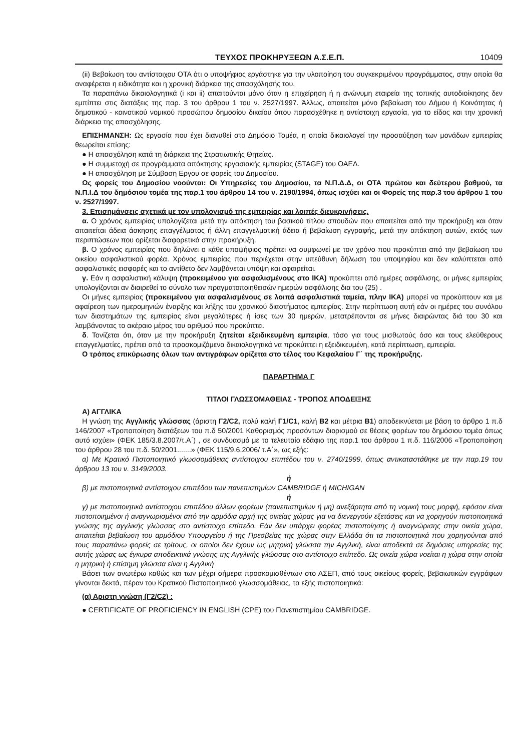ΤΕΥΧΟΣ ΠΡΟΚΗΡΥΞΕΩΝ Α.Σ.Ε.Π. 10409
(ii) Βεβαίωση του αντίστοιχου ΟΤΑ ότι ο υποψήφιος εργάστηκε για την υλοποίηση του συγκεκριμένου προγράμματος, στην οποία θα αναφέρεται η ειδικότητα και η χρονική διάρκεια της απασχόλησής του.
Τα παραπάνω δικαιολογητικά (i και ii) απαιτούνται μόνο όταν η επιχείρηση ή η ανώνυμη εταιρεία της τοπικής αυτοδιοίκησης δεν εμπίπτει στις διατάξεις της παρ. 3 του άρθρου 1 του ν. 2527/1997. Άλλως, απαιτείται μόνο βεβαίωση του Δήμου ή Κοινότητας ή δημοτικού - κοινοτικού νομικού προσώπου δημοσίου δικαίου όπου παρασχέθηκε η αντίστοιχη εργασία, για το είδος και την χρονική διάρκεια της απασχόλησης.
ΕΠΙΣΗΜΑΝΣΗ: Ως εργασία που έχει διανυθεί στο Δημόσιο Τομέα, η οποία δικαιολογεί την προσαύξηση των μονάδων εμπειρίας θεωρείται επίσης:
● Η απασχόληση κατά τη διάρκεια της Στρατιωτικής Θητείας.
● Η συμμετοχή σε προγράμματα απόκτησης εργασιακής εμπειρίας (STAGE) του ΟΑΕΔ.
● Η απασχόληση με Σύμβαση Εργου σε φορείς του Δημοσίου.
Ως φορείς του Δημοσίου νοούνται: Οι Υπηρεσίες του Δημοσίου, τα Ν.Π.Δ.Δ, οι ΟΤΑ πρώτου και δεύτερου βαθμού, τα Ν.Π.Ι.Δ του δημόσιου τομέα της παρ.1 του άρθρου 14 του ν. 2190/1994, όπως ισχύει και οι Φορείς της παρ.3 του άρθρου 1 του ν. 2527/1997.
3. Επισημάνσεις σχετικά με τον υπολογισμό της εμπειρίας και λοιπές διευκρινήσεις.
α. Ο χρόνος εμπειρίας υπολογίζεται μετά την απόκτηση του βασικού τίτλου σπουδών που απαιτείται από την προκήρυξη και όταν απαιτείται άδεια άσκησης επαγγέλματος ή άλλη επαγγελματική άδεια ή βεβαίωση εγγραφής, μετά την απόκτηση αυτών, εκτός των περιπτώσεων που ορίζεται διαφορετικά στην προκήρυξη.
β. Ο χρόνος εμπειρίας που δηλώνει ο κάθε υποψήφιος πρέπει να συμφωνεί με τον χρόνο που προκύπτει από την βεβαίωση του οικείου ασφαλιστικού φορέα. Χρόνος εμπειρίας που περιέχεται στην υπεύθυνη δήλωση του υποψηφίου και δεν καλύπτεται από ασφαλιστικές εισφορές και το αντίθετο δεν λαμβάνεται υπόψη και αφαιρείται.
γ. Εάν η ασφαλιστική κάλυψη (προκειμένου για ασφαλισμένους στο ΙΚΑ) προκύπτει από ημέρες ασφάλισης, οι μήνες εμπειρίας υπολογίζονται αν διαιρεθεί το σύνολο των πραγματοποιηθεισών ημερών ασφάλισης δια του (25) .
Οι μήνες εμπειρίας (προκειμένου για ασφαλισμένους σε λοιπά ασφαλιστικά ταμεία, πλην ΙΚΑ) μπορεί να προκύπτουν και με αφαίρεση των ημερομηνιών έναρξης και λήξης του χρονικού διαστήματος εμπειρίας. Στην περίπτωση αυτή εάν οι ημέρες του συνόλου των διαστημάτων της εμπειρίας είναι μεγαλύτερες ή ίσες των 30 ημερών, μετατρέπονται σε μήνες διαιρώντας διά του 30 και λαμβάνοντας το ακέραιο μέρος του αριθμού που προκύπτει.
δ. Τονίζεται ότι, όταν με την προκήρυξη ζητείται εξειδικευμένη εμπειρία, τόσο για τους μισθωτούς όσο και τους ελεύθερους επαγγελματίες, πρέπει από τα προσκομιζόμενα δικαιολογητικά να προκύπτει η εξειδικευμένη, κατά περίπτωση, εμπειρία.
Ο τρόπος επικύρωσης όλων των αντιγράφων ορίζεται στο τέλος του Κεφαλαίου Γ΄ της προκήρυξης.
ΠΑΡΑΡΤΗΜΑ Γ
ΤΙΤΛΟΙ ΓΛΩΣΣΟΜΑΘΕΙΑΣ - ΤΡΟΠΟΣ ΑΠΟΔΕΙΞΗΣ
Α) ΑΓΓΛΙΚΑ
Η γνώση της Αγγλικής γλώσσας (άριστη Γ2/C2, πολύ καλή Γ1/C1, καλή Β2 και μέτρια Β1) αποδεικνύεται με βάση το άρθρο 1 π.δ 146/2007 «Τροποποίηση διατάξεων του π.δ 50/2001 Καθορισμός προσόντων διορισμού σε θέσεις φορέων του δημόσιου τομέα όπως αυτό ισχύει» (ΦΕΚ 185/3.8.2007/τ.Α΄) , σε συνδυασμό με το τελευταίο εδάφιο της παρ.1 του άρθρου 1 π.δ. 116/2006 «Τροποποίηση του άρθρου 28 του π.δ. 50/2001.......» (ΦΕΚ 115/9.6.2006/ τ.Α΄», ως εξής:
α) Με Κρατικό Πιστοποιητικό γλωσσομάθειας αντίστοιχου επιπέδου του ν. 2740/1999, όπως αντικαταστάθηκε με την παρ.19 του άρθρου 13 του ν. 3149/2003.
ή
β) με πιστοποιητικά αντίστοιχου επιπέδου των πανεπιστημίων CAMBRIDGE ή MICHIGAN
ή
γ) με πιστοποιητικά αντίστοιχου επιπέδου άλλων φορέων (πανεπιστημίων ή μη) ανεξάρτητα από τη νομική τους μορφή, εφόσον είναι πιστοποιημένοι ή αναγνωρισμένοι από την αρμόδια αρχή της οικείας χώρας για να διενεργούν εξετάσεις και να χορηγούν πιστοποιητικά γνώσης της αγγλικής γλώσσας στο αντίστοιχο επίπεδο. Εάν δεν υπάρχει φορέας πιστοποίησης ή αναγνώρισης στην οικεία χώρα, απαιτείται βεβαίωση του αρμόδιου Υπουργείου ή της Πρεσβείας της χώρας στην Ελλάδα ότι τα πιστοποιητικά που χορηγούνται από τους παραπάνω φορείς σε τρίτους, οι οποίοι δεν έχουν ως μητρική γλώσσα την Αγγλική, είναι αποδεκτά σε δημόσιες υπηρεσίες της αυτής χώρας ως έγκυρα αποδεικτικά γνώσης της Αγγλικής γλώσσας στο αντίστοιχο επίπεδο. Ως οικεία χώρα νοείται η χώρα στην οποία η μητρική ή επίσημη γλώσσα είναι η Αγγλική
Βάσει των ανωτέρω καθώς και των μέχρι σήμερα προσκομισθέντων στο ΑΣΕΠ, από τους οικείους φορείς, βεβαιωτικών εγγράφων γίνονται δεκτά, πέραν του Κρατικού Πιστοποιητικού γλωσσομάθειας, τα εξής πιστοποιητικά:
(α) Αριστη γνώση (Γ2/C2) :
● CERTIFICATE OF PROFICIENCY IN ENGLISH (CPE) του Πανεπιστημίου CAMBRIDGE.